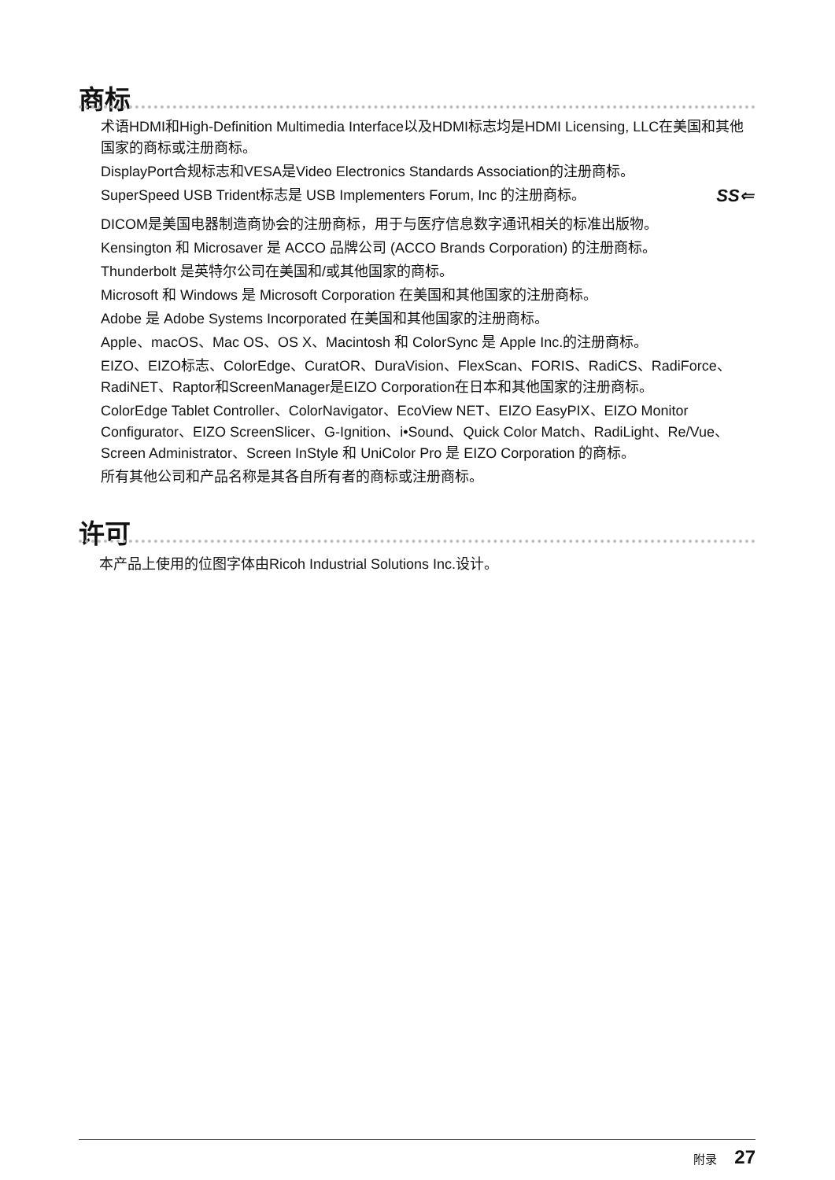商标
术语HDMI和High-Definition Multimedia Interface以及HDMI标志均是HDMI Licensing, LLC在美国和其他国家的商标或注册商标。
DisplayPort合规标志和VESA是Video Electronics Standards Association的注册商标。
SuperSpeed USB Trident标志是 USB Implementers Forum, Inc 的注册商标。 SS⇐
DICOM是美国电器制造商协会的注册商标，用于与医疗信息数字通讯相关的标准出版物。
Kensington 和 Microsaver 是 ACCO 品牌公司 (ACCO Brands Corporation) 的注册商标。
Thunderbolt 是英特尔公司在美国和/或其他国家的商标。
Microsoft 和 Windows 是 Microsoft Corporation 在美国和其他国家的注册商标。
Adobe 是 Adobe Systems Incorporated 在美国和其他国家的注册商标。
Apple、macOS、Mac OS、OS X、Macintosh 和 ColorSync 是 Apple Inc.的注册商标。
EIZO、EIZO标志、ColorEdge、CuratOR、DuraVision、FlexScan、FORIS、RadiCS、RadiForce、RadiNET、Raptor和ScreenManager是EIZO Corporation在日本和其他国家的注册商标。
ColorEdge Tablet Controller、ColorNavigator、EcoView NET、EIZO EasyPIX、EIZO Monitor Configurator、EIZO ScreenSlicer、G-Ignition、i•Sound、Quick Color Match、RadiLight、Re/Vue、Screen Administrator、Screen InStyle 和 UniColor Pro 是 EIZO Corporation 的商标。
所有其他公司和产品名称是其各自所有者的商标或注册商标。
许可
本产品上使用的位图字体由Ricoh Industrial Solutions Inc.设计。
附录 27